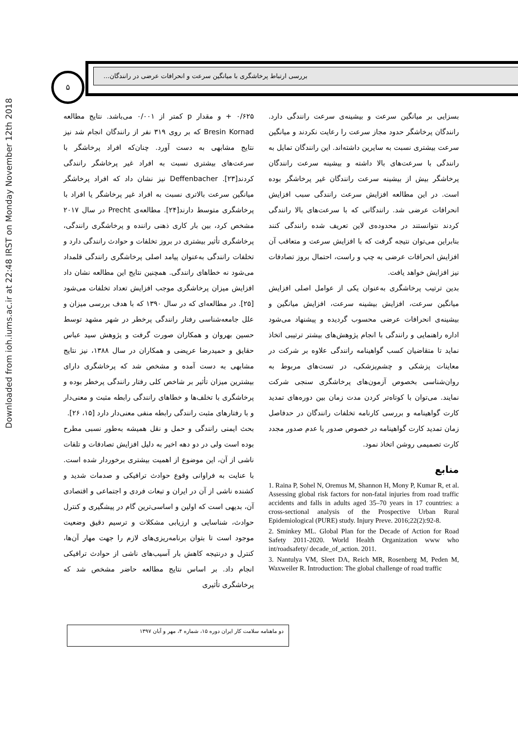Downloaded from ioh.iums.ac.ir at 22:48 IRST on Monday November 12th 2018
۵
بررسی ارتباط پرخاشگری با میانگین سرعت و انحرافات عرضی در رانندگان...
۰/۶۲۵ + و مقدار p کمتر از ۰/۰۰۱ می‌باشد. نتایج مطالعه Bresin Kornad که بر روی ۳۱۹ نفر از رانندگان انجام شد نیز نتایج مشابهی به دست آورد. چنان‌که افراد پرخاشگر با سرعت‌های بیشتری نسبت به افراد غیر پرخاشگر رانندگی کردند[۲۳]. Deffenbacher نیز نشان داد که افراد پرخاشگر میانگین سرعت بالاتری نسبت به افراد غیر پرخاشگر یا افراد با پرخاشگری متوسط دارند[۲۴]. مطالعه‌ی Precht در سال ۲۰۱۷ مشخص کرد، بین بار کاری ذهنی راننده و پرخاشگری رانندگی، پرخاشگری تأثیر بیشتری در بروز تخلفات و حوادث رانندگی دارد و تخلفات رانندگی به‌عنوان پیامد اصلی پرخاشگری رانندگی قلمداد می‌شود نه خطاهای رانندگی. همچنین نتایج این مطالعه نشان داد افزایش میزان پرخاشگری موجب افزایش تعداد تخلفات می‌شود [۲۵]. در مطالعه‌ای که در سال ۱۳۹۰ که با هدف بررسی میزان و علل جامعه‌شناسی رفتار رانندگی پرخطر در شهر مشهد توسط حسین بهروان و همکاران صورت گرفت و پژوهش سید عباس حقایق و حمیدرضا عریضی و همکاران در سال ۱۳۸۸، نیز نتایج مشابهی به دست آمده و مشخص شد که پرخاشگری دارای بیشترین میزان تأثیر بر شاخص کلی رفتار رانندگی پرخطر بوده و پرخاشگری با تخلف‌ها و خطاهای رانندگی رابطه مثبت و معنی‌دار و با رفتارهای مثبت رانندگی رابطه منفی معنی‌دار دارد [۱۵، ۲۶].
بحث ایمنی رانندگی و حمل و نقل همیشه به‌طور نسبی مطرح بوده است ولی در دو دهه اخیر به دلیل افزایش تصادفات و تلفات ناشی از آن، این موضوع از اهمیت بیشتری برخوردار شده است. با عنایت به فراوانی وقوع حوادث ترافیکی و صدمات شدید و کشنده ناشی از آن در ایران و تبعات فردی و اجتماعی و اقتصادی آن، بدیهی است که اولین و اساسی‌ترین گام در پیشگیری و کنترل حوادث، شناسایی و ارزیابی مشکلات و ترسیم دقیق وضعیت موجود است تا بتوان برنامه‌ریزی‌های لازم را جهت مهار آن‌ها، کنترل و درنتیجه کاهش بار آسیب‌های ناشی از حوادث ترافیکی انجام داد. بر اساس نتایج مطالعه حاضر مشخص شد که پرخاشگری تأثیری
بسزایی بر میانگین سرعت و بیشینه‌ی سرعت رانندگی دارد. رانندگان پرخاشگر حدود مجاز سرعت را رعایت نکردند و میانگین سرعت بیشتری نسبت به سایرین داشته‌اند. این رانندگان تمایل به رانندگی با سرعت‌های بالا داشته و بیشینه سرعت رانندگان پرخاشگر بیش از بیشینه سرعت رانندگان غیر پرخاشگر بوده است. در این مطالعه افزایش سرعت رانندگی سبب افزایش انحرافات عرضی شد. رانندگانی که با سرعت‌های بالا رانندگی کردند نتوانستند در محدوده‌ی لاین تعریف شده رانندگی کنند بنابراین می‌توان نتیجه گرفت که با افزایش سرعت و متعاقب آن افزایش انحرافات عرضی به چپ و راست، احتمال بروز تصادفات نیز افزایش خواهد یافت.
بدین ترتیب پرخاشگری به‌عنوان یکی از عوامل اصلی افزایش میانگین سرعت، افزایش بیشینه سرعت، افزایش میانگین و بیشینه‌ی انحرافات عرضی محسوب گردیده و پیشنهاد می‌شود اداره راهنمایی و رانندگی با انجام پژوهش‌های بیشتر ترتیبی اتخاذ نماید تا متقاضیان کسب گواهینامه رانندگی علاوه بر شرکت در معاینات پزشکی و چشم‌پزشکی، در تست‌های مربوط به روان‌شناسی بخصوص آزمون‌های پرخاشگری سنجی شرکت نمایند. می‌توان با کوتاه‌تر کردن مدت زمان بین دوره‌های تمدید کارت گواهینامه و بررسی کارنامه تخلفات رانندگان در حدفاصل زمان تمدید کارت گواهینامه در خصوص صدور یا عدم صدور مجدد کارت تصمیمی روشن اتخاذ نمود.
منابع
1. Raina P, Sohel N, Oremus M, Shannon H, Mony P, Kumar R, et al. Assessing global risk factors for non-fatal injuries from road traffic accidents and falls in adults aged 35–70 years in 17 countries: a cross-sectional analysis of the Prospective Urban Rural Epidemiological (PURE) study. Injury Preve. 2016;22(2):92-8.
2. Sminkey ML. Global Plan for the Decade of Action for Road Safety 2011-2020. World Health Organization www who int/roadsafety/ decade_of_action. 2011.
3. Nantulya VM, Sleet DA, Reich MR, Rosenberg M, Peden M, Waxweiler R. Introduction: The global challenge of road traffic
دو ماهنامه سلامت کار ایران دوره ۱۵، شماره ۴، مهر و آبان ۱۳۹۷